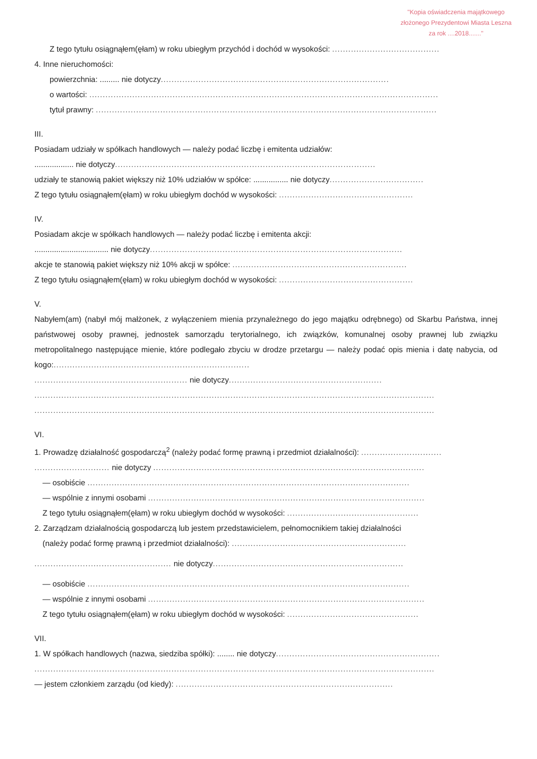"Kopia oświadczenia majątkowego
złożonego Prezydentowi Miasta Leszna
za rok ....2018......."
Z tego tytułu osiągnąłem(ęłam) w roku ubiegłym przychód i dochód w wysokości: ........................................
4. Inne nieruchomości:
powierzchnia: ......... nie dotyczy.....................................................................................
o wartości: ..................................................................................................................................
tytuł prawny: ...............................................................................................................................
III.
Posiadam udziały w spółkach handlowych — należy podać liczbę i emitenta udziałów:
.................. nie dotyczy.................................................................................................
udziały te stanowią pakiet większy niż 10% udziałów w spółce: ................ nie dotyczy...................................
Z tego tytułu osiągnąłem(ęłam) w roku ubiegłym dochód w wysokości: ..................................................
IV.
Posiadam akcje w spółkach handlowych — należy podać liczbę i emitenta akcji:
.................................. nie dotyczy..............................................................................................
akcje te stanowią pakiet większy niż 10% akcji w spółce: .................................................................
Z tego tytułu osiągnąłem(ęłam) w roku ubiegłym dochód w wysokości: ..................................................
V.
Nabyłem(am) (nabył mój małżonek, z wyłączeniem mienia przynależnego do jego majątku odrębnego) od Skarbu Państwa, innej państwowej osoby prawnej, jednostek samorządu terytorialnego, ich związków, komunalnej osoby prawnej lub związku metropolitalnego następujące mienie, które podlegało zbyciu w drodze przetargu — należy podać opis mienia i datę nabycia, od kogo:.........................................................................
......................................................... nie dotyczy.........................................................
.....................................................................................................................................................
.....................................................................................................................................................
VI.
1. Prowadzę działalność gospodarczą<sup>2</sup> (należy podać formę prawną i przedmiot działalności): ..............................
............................ nie dotyczy .....................................................................................................
— osobiście ........................................................................................................................
— wspólnie z innymi osobami .......................................................................................................
Z tego tytułu osiągnąłem(ęłam) w roku ubiegłym dochód w wysokości: .................................................
2. Zarządzam działalnością gospodarczą lub jestem przedstawicielem, pełnomocnikiem takiej działalności
(należy podać formę prawną i przedmiot działalności): .................................................................
................................................... nie dotyczy.......................................................................
— osobiście ........................................................................................................................
— wspólnie z innymi osobami .......................................................................................................
Z tego tytułu osiągnąłem(ęłam) w roku ubiegłym dochód w wysokości: .................................................
VII.
1. W spółkach handlowych (nazwa, siedziba spółki): ........ nie dotyczy.............................................................
.....................................................................................................................................................
— jestem członkiem zarządu (od kiedy): .................................................................................